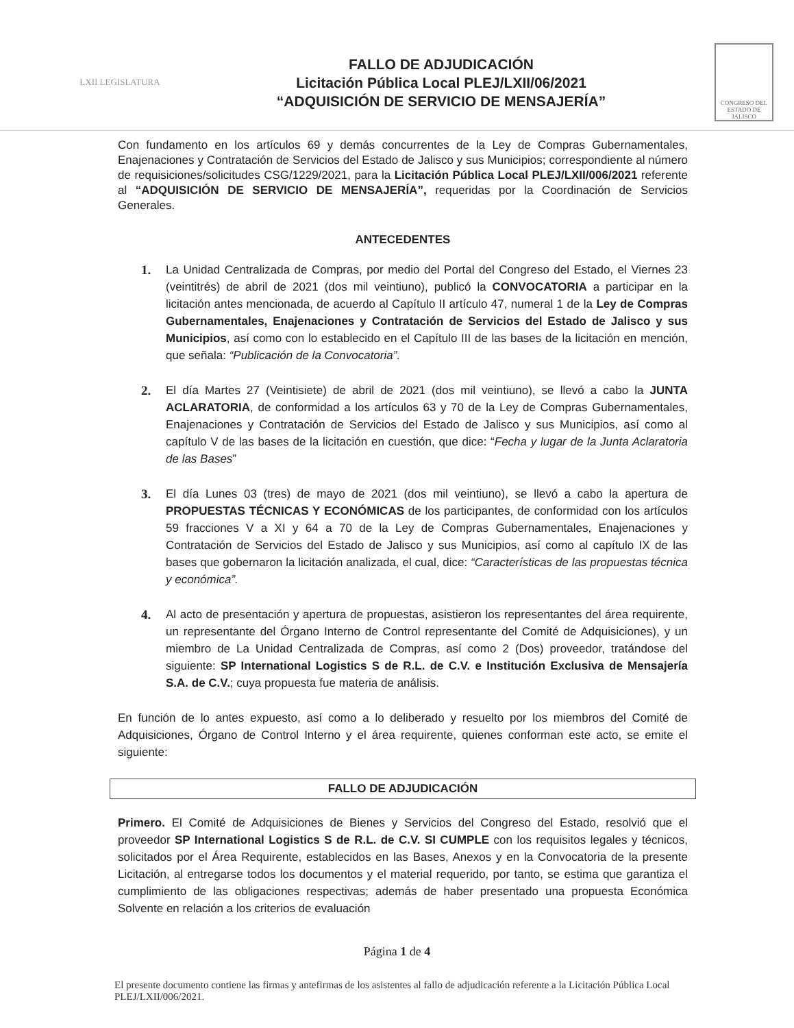LXII LEGISLATURA
FALLO DE ADJUDICACIÓN
Licitación Pública Local PLEJ/LXII/06/2021
“ADQUISICIÓN DE SERVICIO DE MENSAJERÍA”
CONGRESO DEL ESTADO DE JALISCO
Con fundamento en los artículos 69 y demás concurrentes de la Ley de Compras Gubernamentales, Enajenaciones y Contratación de Servicios del Estado de Jalisco y sus Municipios; correspondiente al número de requisiciones/solicitudes CSG/1229/2021, para la Licitación Pública Local PLEJ/LXII/006/2021 referente al “ADQUISICIÓN DE SERVICIO DE MENSAJERÍA”, requeridas por la Coordinación de Servicios Generales.
ANTECEDENTES
1. La Unidad Centralizada de Compras, por medio del Portal del Congreso del Estado, el Viernes 23 (veintitrés) de abril de 2021 (dos mil veintiuno), publicó la CONVOCATORIA a participar en la licitación antes mencionada, de acuerdo al Capítulo II artículo 47, numeral 1 de la Ley de Compras Gubernamentales, Enajenaciones y Contratación de Servicios del Estado de Jalisco y sus Municipios, así como con lo establecido en el Capítulo III de las bases de la licitación en mención, que señala: “Publicación de la Convocatoria”.
2. El día Martes 27 (Veintisiete) de abril de 2021 (dos mil veintiuno), se llevó a cabo la JUNTA ACLARATORIA, de conformidad a los artículos 63 y 70 de la Ley de Compras Gubernamentales, Enajenaciones y Contratación de Servicios del Estado de Jalisco y sus Municipios, así como al capítulo V de las bases de la licitación en cuestión, que dice: “Fecha y lugar de la Junta Aclaratoria de las Bases”
3. El día Lunes 03 (tres) de mayo de 2021 (dos mil veintiuno), se llevó a cabo la apertura de PROPUESTAS TÉCNICAS Y ECONÓMICAS de los participantes, de conformidad con los artículos 59 fracciones V a XI y 64 a 70 de la Ley de Compras Gubernamentales, Enajenaciones y Contratación de Servicios del Estado de Jalisco y sus Municipios, así como al capítulo IX de las bases que gobernaron la licitación analizada, el cual, dice: “Características de las propuestas técnica y económica”.
4. Al acto de presentación y apertura de propuestas, asistieron los representantes del área requirente, un representante del Órgano Interno de Control representante del Comité de Adquisiciones), y un miembro de La Unidad Centralizada de Compras, así como 2 (Dos) proveedor, tratándose del siguiente: SP International Logistics S de R.L. de C.V. e Institución Exclusiva de Mensajería S.A. de C.V.; cuya propuesta fue materia de análisis.
En función de lo antes expuesto, así como a lo deliberado y resuelto por los miembros del Comité de Adquisiciones, Órgano de Control Interno y el área requirente, quienes conforman este acto, se emite el siguiente:
FALLO DE ADJUDICACIÓN
Primero. El Comité de Adquisiciones de Bienes y Servicios del Congreso del Estado, resolvió que el proveedor SP International Logistics S de R.L. de C.V. SI CUMPLE con los requisitos legales y técnicos, solicitados por el Área Requirente, establecidos en las Bases, Anexos y en la Convocatoria de la presente Licitación, al entregarse todos los documentos y el material requerido, por tanto, se estima que garantiza el cumplimiento de las obligaciones respectivas; además de haber presentado una propuesta Económica Solvente en relación a los criterios de evaluación
Página 1 de 4
El presente documento contiene las firmas y antefirmas de los asistentes al fallo de adjudicación referente a la Licitación Pública Local PLEJ/LXII/006/2021.